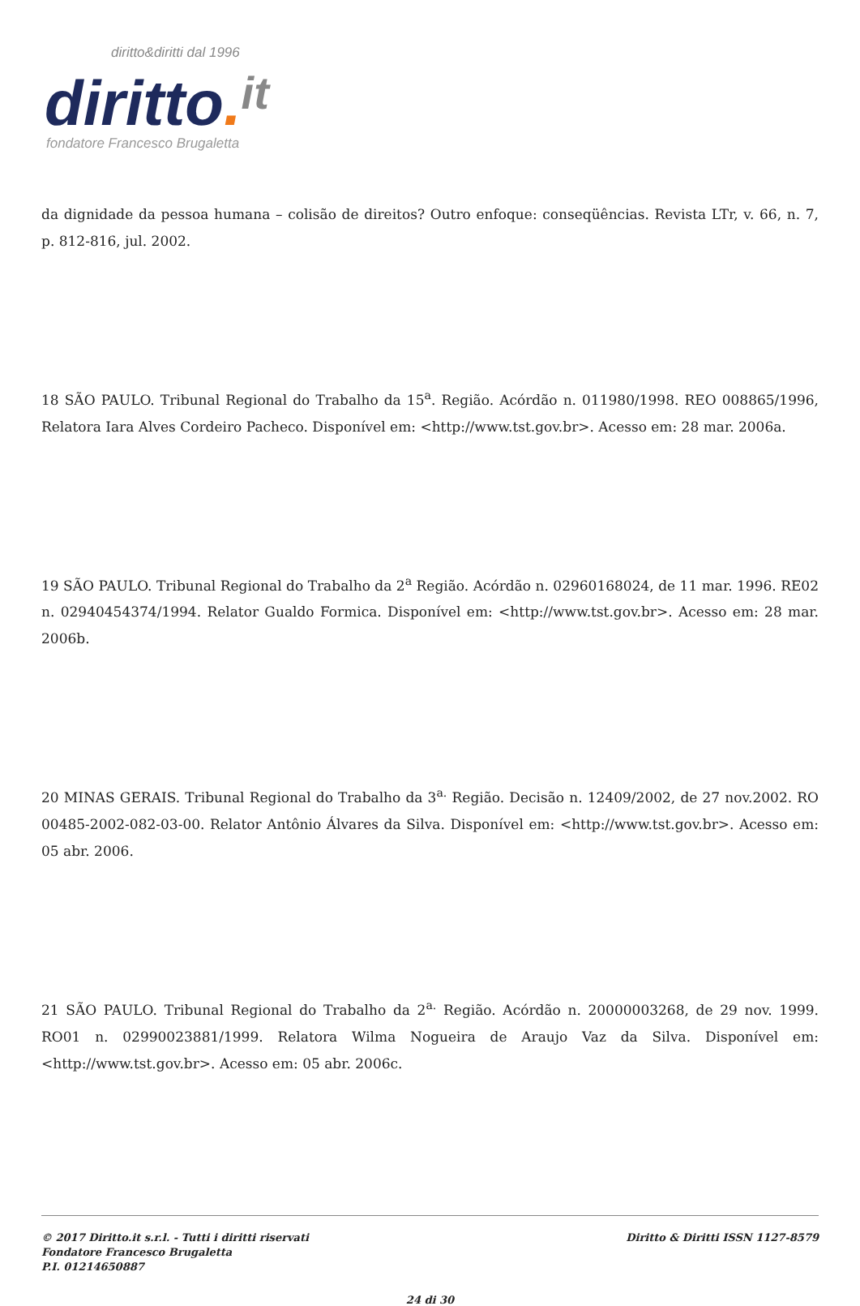diritto&diritti dal 1996
diritto. it
fondatore Francesco Brugaletta
da dignidade da pessoa humana – colisão de direitos? Outro enfoque: conseqüências. Revista LTr, v. 66, n. 7, p. 812-816, jul. 2002.
18 SÃO PAULO. Tribunal Regional do Trabalho da 15<sup>a</sup>. Região. Acórdão n. 011980/1998. REO 008865/1996, Relatora Iara Alves Cordeiro Pacheco. Disponível em: <http://www.tst.gov.br>. Acesso em: 28 mar. 2006a.
19 SÃO PAULO. Tribunal Regional do Trabalho da 2<sup>a</sup> Região. Acórdão n. 02960168024, de 11 mar. 1996. RE02 n. 02940454374/1994. Relator Gualdo Formica. Disponível em: <http://www.tst.gov.br>. Acesso em: 28 mar. 2006b.
20 MINAS GERAIS. Tribunal Regional do Trabalho da 3<sup>a.</sup> Região. Decisão n. 12409/2002, de 27 nov.2002. RO 00485-2002-082-03-00. Relator Antônio Álvares da Silva. Disponível em: <http://www.tst.gov.br>. Acesso em: 05 abr. 2006.
21 SÃO PAULO. Tribunal Regional do Trabalho da 2<sup>a.</sup> Região. Acórdão n. 20000003268, de 29 nov. 1999. RO01 n. 02990023881/1999. Relatora Wilma Nogueira de Araujo Vaz da Silva. Disponível em: <http://www.tst.gov.br>. Acesso em: 05 abr. 2006c.
© 2017 Diritto.it s.r.l. - Tutti i diritti riservati
Fondatore Francesco Brugaletta
P.I. 01214650887
Diritto & Diritti ISSN 1127-8579
24 di 30